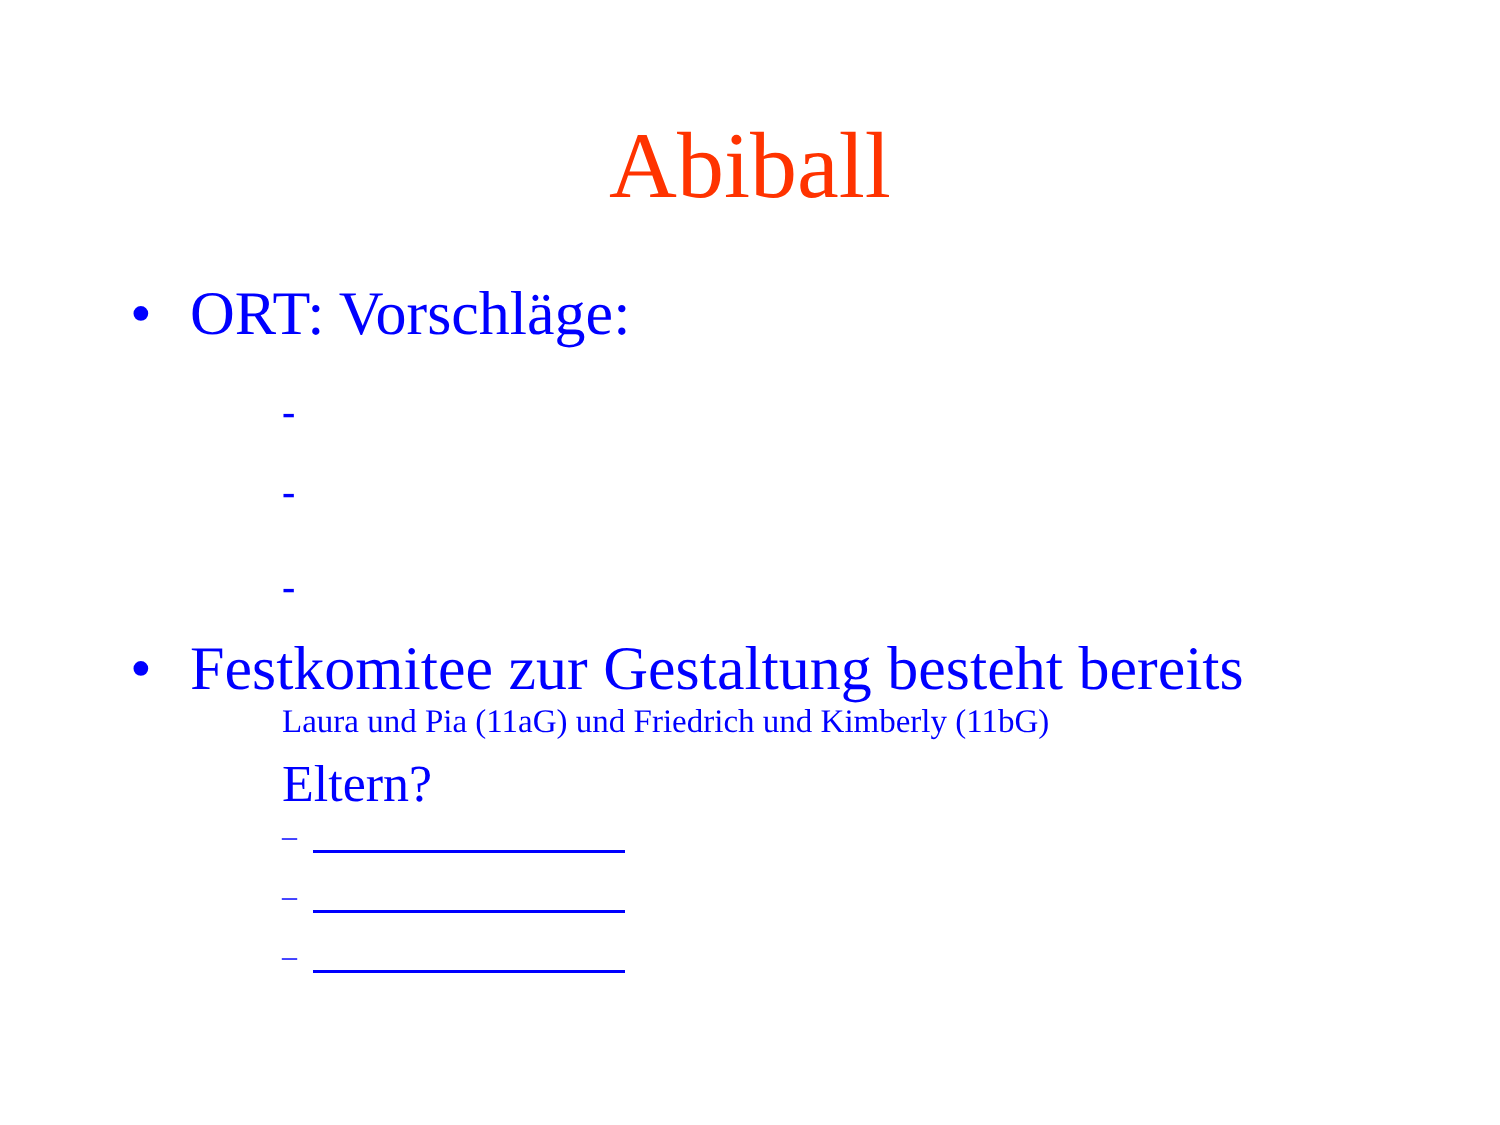Abiball
• ORT: Vorschläge:
-
-
-
• Festkomitee zur Gestaltung besteht bereits
Laura und Pia (11aG) und Friedrich und Kimberly (11bG)
Eltern?
–
–
–